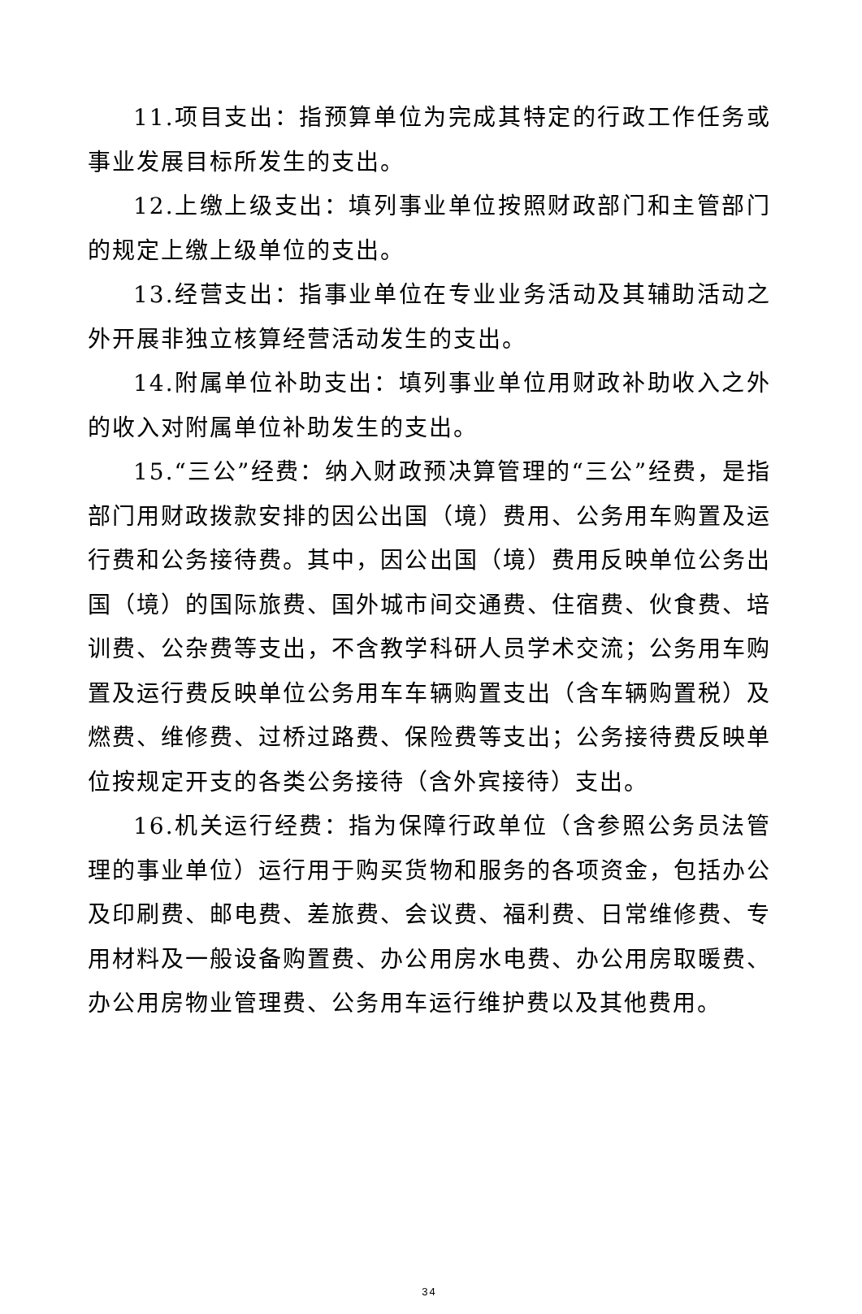11.项目支出：指预算单位为完成其特定的行政工作任务或事业发展目标所发生的支出。
12.上缴上级支出：填列事业单位按照财政部门和主管部门的规定上缴上级单位的支出。
13.经营支出：指事业单位在专业业务活动及其辅助活动之外开展非独立核算经营活动发生的支出。
14.附属单位补助支出：填列事业单位用财政补助收入之外的收入对附属单位补助发生的支出。
15.“三公”经费：纳入财政预决算管理的“三公”经费，是指部门用财政拨款安排的因公出国（境）费用、公务用车购置及运行费和公务接待费。其中，因公出国（境）费用反映单位公务出国（境）的国际旅费、国外城市间交通费、住宿费、伙食费、培训费、公杂费等支出，不含教学科研人员学术交流；公务用车购置及运行费反映单位公务用车车辆购置支出（含车辆购置税）及燃费、维修费、过桥过路费、保险费等支出；公务接待费反映单位按规定开支的各类公务接待（含外宾接待）支出。
16.机关运行经费：指为保障行政单位（含参照公务员法管理的事业单位）运行用于购买货物和服务的各项资金，包括办公及印刷费、邮电费、差旅费、会议费、福利费、日常维修费、专用材料及一般设备购置费、办公用房水电费、办公用房取暖费、办公用房物业管理费、公务用车运行维护费以及其他费用。
34